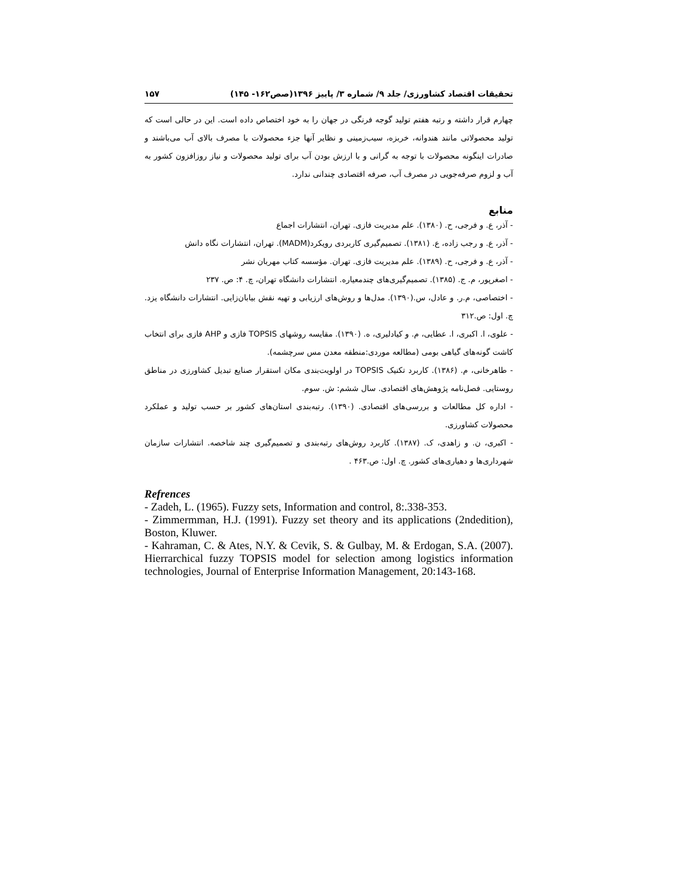تحقیقات اقتصاد کشاورزی/ جلد ۹/ شماره ۳/ پاییز ۱۳۹۶(صص۱۶۲- ۱۴۵) ۱۵۷
چهارم قرار داشته و رتبه هفتم تولید گوجه فرنگی در جهان را به خود اختصاص داده است. این در حالی است که تولید محصولاتی مانند هندوانه، خربزه، سیب‌زمینی و نظایر آنها جزء محصولات با مصرف بالای آب می‌باشند و صادرات اینگونه محصولات با توجه به گرانی و با ارزش بودن آب برای تولید محصولات و نیاز روزافزون کشور به آب و لزوم صرفه‌جویی در مصرف آب، صرفه اقتصادی چندانی ندارد.
منابع
- آذر، ع. و فرجی، ح. (۱۳۸۰). علم مدیریت فازی. تهران، انتشارات اجماع
- آذر، ع. و رجب زاده، ع. (۱۳۸۱). تصمیم‌گیری کاربردی رویکرد(MADM). تهران، انتشارات نگاه دانش
- آذر، ع. و فرجی، ح. (۱۳۸۹). علم مدیریت فازی. تهران. مؤسسه کتاب مهربان نشر
- اصغرپور، م. ج. (۱۳۸۵). تصمیم‌گیری‌های چندمعیاره. انتشارات دانشگاه تهران، چ. ۴: ص. ۲۳۷
- اختصاصی، م.ر. و عادل، س.(۱۳۹۰). مدل‌ها و روش‌های ارزیابی و تهیه نقش بیابان‌زایی. انتشارات دانشگاه یزد. چ. اول: ص.۳۱۲
- علوی، ا. اکبری، ا. عطایی، م. و کیادلیری، ه. (۱۳۹۰). مقایسه روشهای TOPSIS فازی و AHP فازی برای انتخاب کاشت گونه‌های گیاهی بومی (مطالعه موردی:منطقه معدن مس سرچشمه).
- طاهرخانی، م. (۱۳۸۶). کاربرد تکنیک TOPSIS در اولویت‌بندی مکان استقرار صنایع تبدیل کشاورزی در مناطق روستایی. فصل‌نامه پژوهش‌های اقتصادی. سال ششم: ش. سوم.
- اداره کل مطالعات و بررسی‌های اقتصادی. (۱۳۹۰). رتبه‌بندی استان‌های کشور بر حسب تولید و عملکرد محصولات کشاورزی.
- اکبری، ن. و زاهدی، ک. (۱۳۸۷). کاربرد روش‌های رتبه‌بندی و تصمیم‌گیری چند شاخصه. انتشارات سازمان شهرداری‌ها و دهیاری‌های کشور. چ. اول: ص.۴۶۳ .
Refrences
- Zadeh, L. (1965). Fuzzy sets, Information and control, 8:.338-353.
- Zimmermman, H.J. (1991). Fuzzy set theory and its applications (2ndedition), Boston, Kluwer.
- Kahraman, C. & Ates, N.Y. & Cevik, S. & Gulbay, M. & Erdogan, S.A. (2007). Hierrarchical fuzzy TOPSIS model for selection among logistics information technologies, Journal of Enterprise Information Management, 20:143-168.